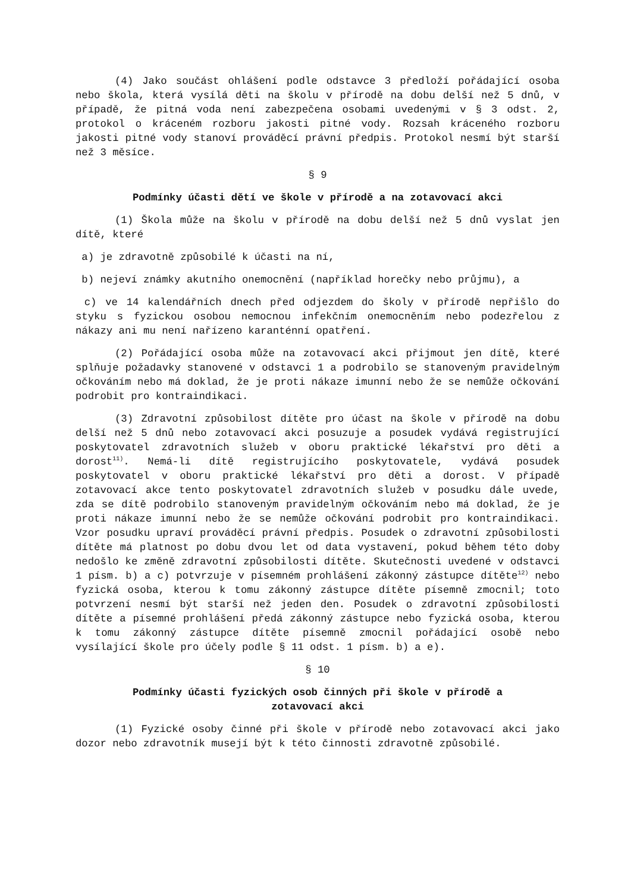(4) Jako součást ohlášení podle odstavce 3 předloží pořádající osoba nebo škola, která vysílá děti na školu v přírodě na dobu delší než 5 dnů, v případě, že pitná voda není zabezpečena osobami uvedenými v § 3 odst. 2, protokol o kráceném rozboru jakosti pitné vody. Rozsah kráceného rozboru jakosti pitné vody stanoví prováděcí právní předpis. Protokol nesmí být starší než 3 měsíce.
§ 9
Podmínky účasti dětí ve škole v přírodě a na zotavovací akci
(1) Škola může na školu v přírodě na dobu delší než 5 dnů vyslat jen dítě, které
a) je zdravotně způsobilé k účasti na ní,
b) nejeví známky akutního onemocnění (například horečky nebo průjmu), a
c) ve 14 kalendářních dnech před odjezdem do školy v přírodě nepřišlo do styku s fyzickou osobou nemocnou infekčním onemocněním nebo podezřelou z nákazy ani mu není nařízeno karanténní opatření.
(2) Pořádající osoba může na zotavovací akci přijmout jen dítě, které splňuje požadavky stanovené v odstavci 1 a podrobilo se stanoveným pravidelným očkováním nebo má doklad, že je proti nákaze imunní nebo že se nemůže očkování podrobit pro kontraindikaci.
(3) Zdravotní způsobilost dítěte pro účast na škole v přírodě na dobu delší než 5 dnů nebo zotavovací akci posuzuje a posudek vydává registrující poskytovatel zdravotních služeb v oboru praktické lékařství pro děti a dorost<sup>11)</sup>. Nemá-li dítě registrujícího poskytovatele, vydává posudek poskytovatel v oboru praktické lékařství pro děti a dorost. V případě zotavovací akce tento poskytovatel zdravotních služeb v posudku dále uvede, zda se dítě podrobilo stanoveným pravidelným očkováním nebo má doklad, že je proti nákaze imunní nebo že se nemůže očkování podrobit pro kontraindikaci. Vzor posudku upraví prováděcí právní předpis. Posudek o zdravotní způsobilosti dítěte má platnost po dobu dvou let od data vystavení, pokud během této doby nedošlo ke změně zdravotní způsobilosti dítěte. Skutečnosti uvedené v odstavci 1 písm. b) a c) potvrzuje v písemném prohlášení zákonný zástupce dítěte<sup>12)</sup> nebo fyzická osoba, kterou k tomu zákonný zástupce dítěte písemně zmocnil; toto potvrzení nesmí být starší než jeden den. Posudek o zdravotní způsobilosti dítěte a písemné prohlášení předá zákonný zástupce nebo fyzická osoba, kterou k tomu zákonný zástupce dítěte písemně zmocnil pořádající osobě nebo vysílající škole pro účely podle § 11 odst. 1 písm. b) a e).
§ 10
Podmínky účasti fyzických osob činných při škole v přírodě a
zotavovací akci
(1) Fyzické osoby činné při škole v přírodě nebo zotavovací akci jako dozor nebo zdravotník musejí být k této činnosti zdravotně způsobilé.